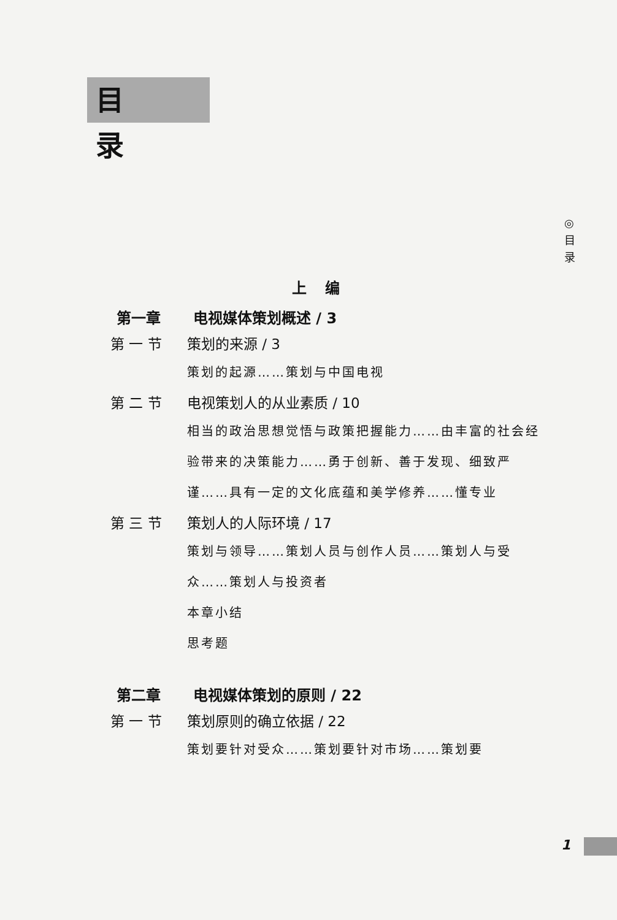目录
◎
目
录
上编
第一章 电视媒体策划概述 / 3
第 一 节 策划的来源 / 3
策划的起源……策划与中国电视
第 二 节 电视策划人的从业素质 / 10
相当的政治思想觉悟与政策把握能力……由丰富的社会经验带来的决策能力……勇于创新、善于发现、细致严谨……具有一定的文化底蕴和美学修养……懂专业
第 三 节 策划人的人际环境 / 17
策划与领导……策划人员与创作人员……策划人与受众……策划人与投资者
本章小结
思考题
第二章 电视媒体策划的原则 / 22
第 一 节 策划原则的确立依据 / 22
策划要针对受众……策划要针对市场……策划要
1